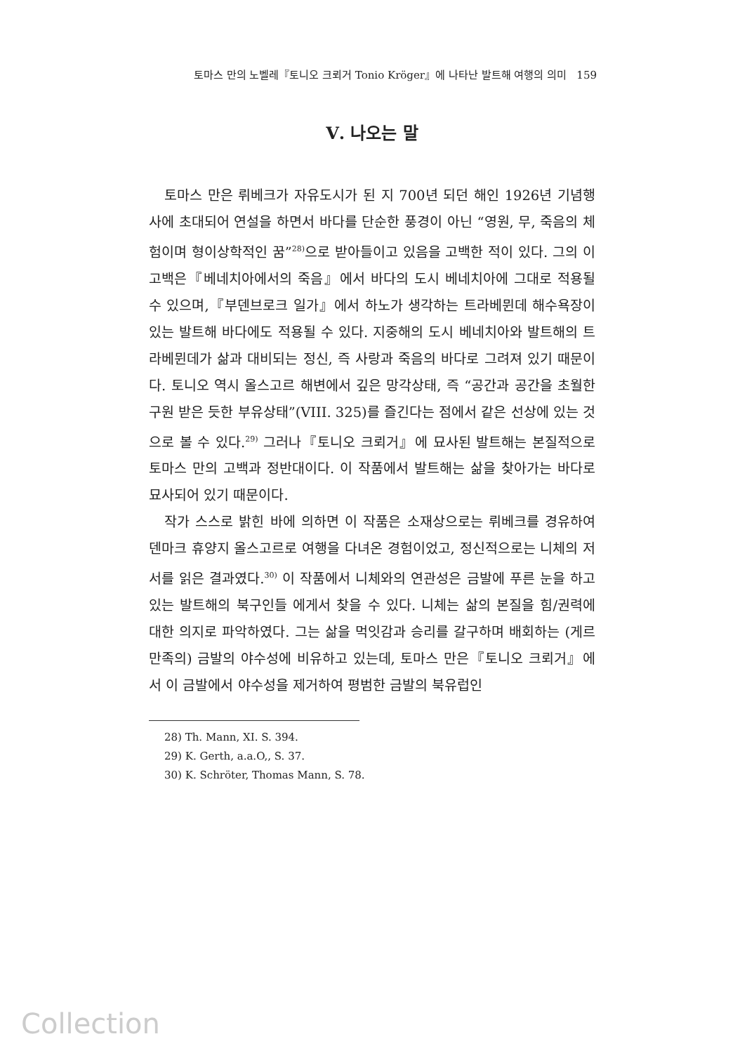토마스 만의 노벨레『토니오 크뢰거 Tonio Kröger』에 나타난 발트해 여행의 의미 159
Ⅴ. 나오는 말
토마스 만은 뤼베크가 자유도시가 된 지 700년 되던 해인 1926년 기념행사에 초대되어 연설을 하면서 바다를 단순한 풍경이 아닌 “영원, 무, 죽음의 체험이며 형이상학적인 꿈”<sup>28)</sup>으로 받아들이고 있음을 고백한 적이 있다. 그의 이 고백은『베네치아에서의 죽음』에서 바다의 도시 베네치아에 그대로 적용될 수 있으며,『부덴브로크 일가』에서 하노가 생각하는 트라베뮌데 해수욕장이 있는 발트해 바다에도 적용될 수 있다. 지중해의 도시 베네치아와 발트해의 트라베뮌데가 삶과 대비되는 정신, 즉 사랑과 죽음의 바다로 그려져 있기 때문이다. 토니오 역시 올스고르 해변에서 깊은 망각상태, 즉 “공간과 공간을 초월한 구원 받은 듯한 부유상태”(VIII. 325)를 즐긴다는 점에서 같은 선상에 있는 것으로 볼 수 있다.<sup>29)</sup> 그러나『토니오 크뢰거』에 묘사된 발트해는 본질적으로 토마스 만의 고백과 정반대이다. 이 작품에서 발트해는 삶을 찾아가는 바다로 묘사되어 있기 때문이다.
작가 스스로 밝힌 바에 의하면 이 작품은 소재상으로는 뤼베크를 경유하여 덴마크 휴양지 올스고르로 여행을 다녀온 경험이었고, 정신적으로는 니체의 저서를 읽은 결과였다.<sup>30)</sup> 이 작품에서 니체와의 연관성은 금발에 푸른 눈을 하고 있는 발트해의 북구인들 에게서 찾을 수 있다. 니체는 삶의 본질을 힘/권력에 대한 의지로 파악하였다. 그는 삶을 먹잇감과 승리를 갈구하며 배회하는 (게르만족의) 금발의 야수성에 비유하고 있는데, 토마스 만은『토니오 크뢰거』에서 이 금발에서 야수성을 제거하여 평범한 금발의 북유럽인
28) Th. Mann, XI. S. 394.
29) K. Gerth, a.a.O,, S. 37.
30) K. Schröter, Thomas Mann, S. 78.
Collection